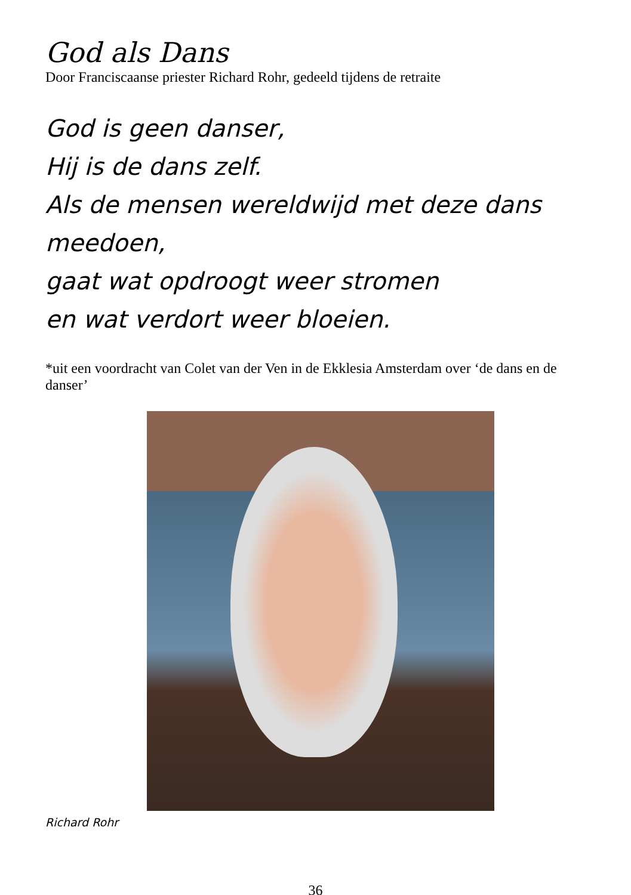God als Dans
Door Franciscaanse priester Richard Rohr, gedeeld tijdens de retraite
God is geen danser,
Hij is de dans zelf.
Als de mensen wereldwijd met deze dans meedoen,
gaat wat opdroogt weer stromen
en wat verdort weer bloeien.
*uit een voordracht van Colet van der Ven in de Ekklesia Amsterdam over ‘de dans en de danser’
Richard Rohr
36